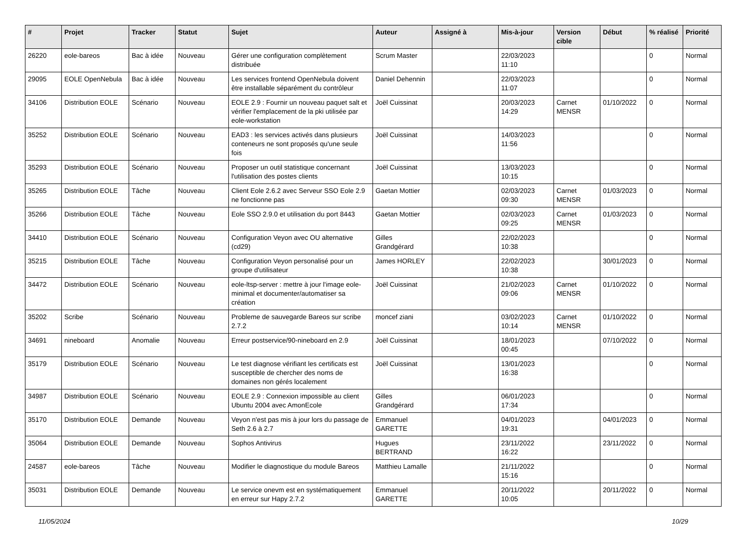| # | Projet | Tracker | Statut | Sujet | Auteur | Assigné à | Mis-à-jour | Version cible | Début | % réalisé | Priorité |
| --- | --- | --- | --- | --- | --- | --- | --- | --- | --- | --- | --- |
| 26220 | eole-bareos | Bac à idée | Nouveau | Gérer une configuration complètement distribuée | Scrum Master | | 22/03/2023 11:10 | | | 0 | Normal |
| 29095 | EOLE OpenNebula | Bac à idée | Nouveau | Les services frontend OpenNebula doivent être installable séparément du contrôleur | Daniel Dehennin | | 22/03/2023 11:07 | | | 0 | Normal |
| 34106 | Distribution EOLE | Scénario | Nouveau | EOLE 2.9 : Fournir un nouveau paquet salt et vérifier l'emplacement de la pki utilisée par eole-workstation | Joël Cuissinat | | 20/03/2023 14:29 | Carnet MENSR | 01/10/2022 | 0 | Normal |
| 35252 | Distribution EOLE | Scénario | Nouveau | EAD3 : les services activés dans plusieurs conteneurs ne sont proposés qu'une seule fois | Joël Cuissinat | | 14/03/2023 11:56 | | | 0 | Normal |
| 35293 | Distribution EOLE | Scénario | Nouveau | Proposer un outil statistique concernant l'utilisation des postes clients | Joël Cuissinat | | 13/03/2023 10:15 | | | 0 | Normal |
| 35265 | Distribution EOLE | Tâche | Nouveau | Client Eole 2.6.2 avec Serveur SSO Eole 2.9 ne fonctionne pas | Gaetan Mottier | | 02/03/2023 09:30 | Carnet MENSR | 01/03/2023 | 0 | Normal |
| 35266 | Distribution EOLE | Tâche | Nouveau | Eole SSO 2.9.0 et utilisation du port 8443 | Gaetan Mottier | | 02/03/2023 09:25 | Carnet MENSR | 01/03/2023 | 0 | Normal |
| 34410 | Distribution EOLE | Scénario | Nouveau | Configuration Veyon avec OU alternative (cd29) | Gilles Grandgérard | | 22/02/2023 10:38 | | | 0 | Normal |
| 35215 | Distribution EOLE | Tâche | Nouveau | Configuration Veyon personalisé pour un groupe d'utilisateur | James HORLEY | | 22/02/2023 10:38 | | 30/01/2023 | 0 | Normal |
| 34472 | Distribution EOLE | Scénario | Nouveau | eole-ltsp-server : mettre à jour l'image eole-minimal et documenter/automatiser sa création | Joël Cuissinat | | 21/02/2023 09:06 | Carnet MENSR | 01/10/2022 | 0 | Normal |
| 35202 | Scribe | Scénario | Nouveau | Probleme de sauvegarde Bareos sur scribe 2.7.2 | moncef ziani | | 03/02/2023 10:14 | Carnet MENSR | 01/10/2022 | 0 | Normal |
| 34691 | nineboard | Anomalie | Nouveau | Erreur postservice/90-nineboard en 2.9 | Joël Cuissinat | | 18/01/2023 00:45 | | 07/10/2022 | 0 | Normal |
| 35179 | Distribution EOLE | Scénario | Nouveau | Le test diagnose vérifiant les certificats est susceptible de chercher des noms de domaines non gérés localement | Joël Cuissinat | | 13/01/2023 16:38 | | | 0 | Normal |
| 34987 | Distribution EOLE | Scénario | Nouveau | EOLE 2.9 : Connexion impossible au client Ubuntu 2004 avec AmonEcole | Gilles Grandgérard | | 06/01/2023 17:34 | | | 0 | Normal |
| 35170 | Distribution EOLE | Demande | Nouveau | Veyon n'est pas mis à jour lors du passage de Seth 2.6 à 2.7 | Emmanuel GARETTE | | 04/01/2023 19:31 | | 04/01/2023 | 0 | Normal |
| 35064 | Distribution EOLE | Demande | Nouveau | Sophos Antivirus | Hugues BERTRAND | | 23/11/2022 16:22 | | 23/11/2022 | 0 | Normal |
| 24587 | eole-bareos | Tâche | Nouveau | Modifier le diagnostique du module Bareos | Matthieu Lamalle | | 21/11/2022 15:16 | | | 0 | Normal |
| 35031 | Distribution EOLE | Demande | Nouveau | Le service onevm est en systématiquement en erreur sur Hapy 2.7.2 | Emmanuel GARETTE | | 20/11/2022 10:05 | | 20/11/2022 | 0 | Normal |
11/05/2024 10/29